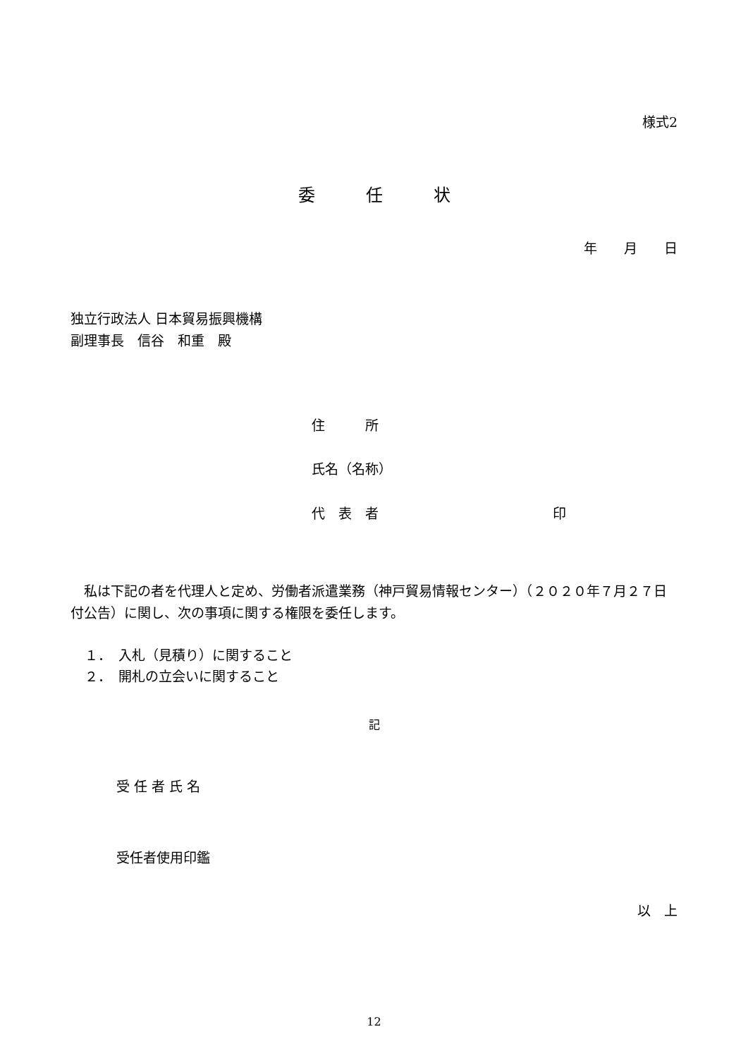様式2
委　　　任　　　状
年　　月　　日
独立行政法人 日本貿易振興機構
副理事長　信谷　和重　殿
住　　　所
氏名（名称）
代　表　者　　　　　　　　　　　　　印
　私は下記の者を代理人と定め、労働者派遣業務（神戸貿易情報センター）（２０２０年７月２７日付公告）に関し、次の事項に関する権限を委任します。
１．　入札（見積り）に関すること
２．　開札の立会いに関すること
記
受 任 者 氏 名
受任者使用印鑑
以　上
12